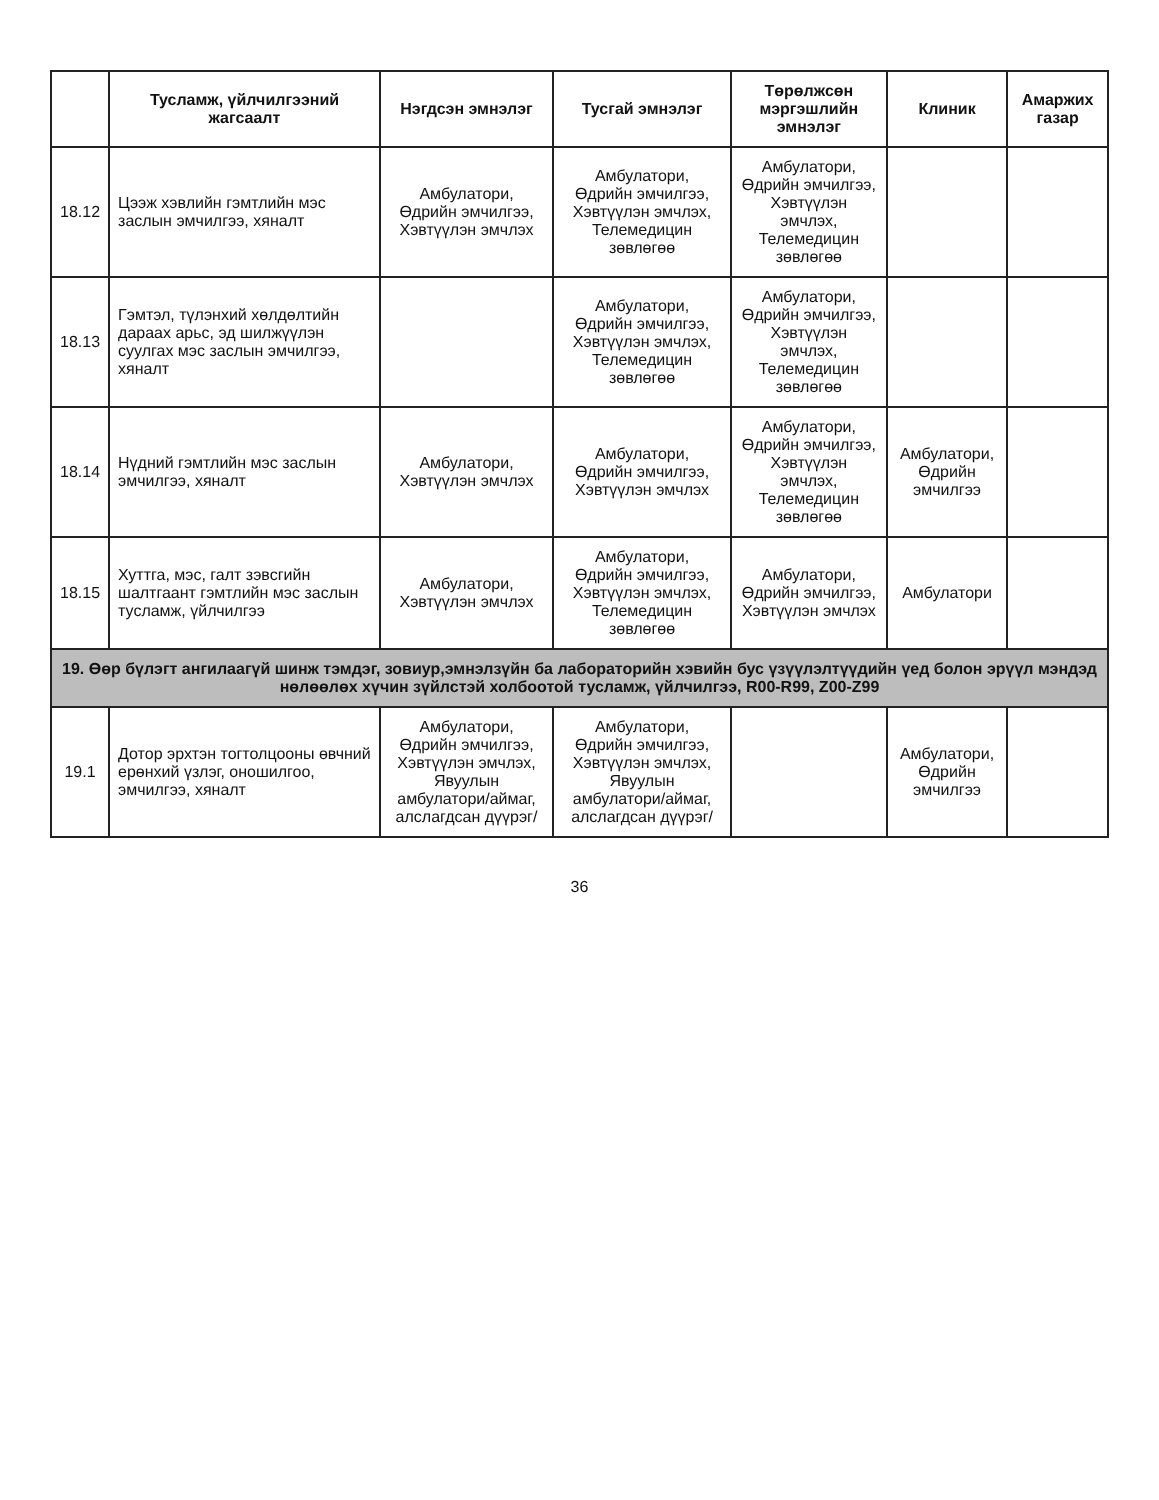| | Тусламж, үйлчилгээний жагсаалт | Нэгдсэн эмнэлэг | Тусгай эмнэлэг | Төрөлжсөн мэргэшлийн эмнэлэг | Клиник | Амаржих газар |
| --- | --- | --- | --- | --- | --- | --- |
| 18.12 | Цээж хэвлийн гэмтлийн мэс заслын эмчилгээ, хяналт | Амбулатори, Өдрийн эмчилгээ, Хэвтүүлэн эмчлэх | Амбулатори, Өдрийн эмчилгээ, Хэвтүүлэн эмчлэх, Телемедицин зөвлөгөө | Амбулатори, Өдрийн эмчилгээ, Хэвтүүлэн эмчлэх, Телемедицин зөвлөгөө | | |
| 18.13 | Гэмтэл, түлэнхий хөлдөлтийн дараах арьс, эд шилжүүлэн суулгах мэс заслын эмчилгээ, хяналт | | Амбулатори, Өдрийн эмчилгээ, Хэвтүүлэн эмчлэх, Телемедицин зөвлөгөө | Амбулатори, Өдрийн эмчилгээ, Хэвтүүлэн эмчлэх, Телемедицин зөвлөгөө | | |
| 18.14 | Нүдний гэмтлийн мэс заслын эмчилгээ, хяналт | Амбулатори, Хэвтүүлэн эмчлэх | Амбулатори, Өдрийн эмчилгээ, Хэвтүүлэн эмчлэх | Амбулатори, Өдрийн эмчилгээ, Хэвтүүлэн эмчлэх, Телемедицин зөвлөгөө | Амбулатори, Өдрийн эмчилгээ | |
| 18.15 | Хуттга, мэс, галт зэвсгийн шалтгаант гэмтлийн мэс заслын тусламж, үйлчилгээ | Амбулатори, Хэвтүүлэн эмчлэх | Амбулатори, Өдрийн эмчилгээ, Хэвтүүлэн эмчлэх, Телемедицин зөвлөгөө | Амбулатори, Өдрийн эмчилгээ, Хэвтүүлэн эмчлэх | Амбулатори | |
| 19. Өөр бүлэгт ангилаагүй шинж тэмдэг, зовиур,эмнэлзүйн ба лабораторийн хэвийн бус үзүүлэлтүүдийн үед болон эрүүл мэндэд нөлөөлөх хүчин зүйлстэй холбоотой тусламж, үйлчилгээ, R00-R99, Z00-Z99 | | | | | | |
| 19.1 | Дотор эрхтэн тогтолцооны өвчний ерөнхий үзлэг, оношилгоо, эмчилгээ, хяналт | Амбулатори, Өдрийн эмчилгээ, Хэвтүүлэн эмчлэх, Явуулын амбулатори/аймаг, алслагдсан дүүрэг/ | Амбулатори, Өдрийн эмчилгээ, Хэвтүүлэн эмчлэх, Явуулын амбулатори/аймаг, алслагдсан дүүрэг/ | | Амбулатори, Өдрийн эмчилгээ | |
36